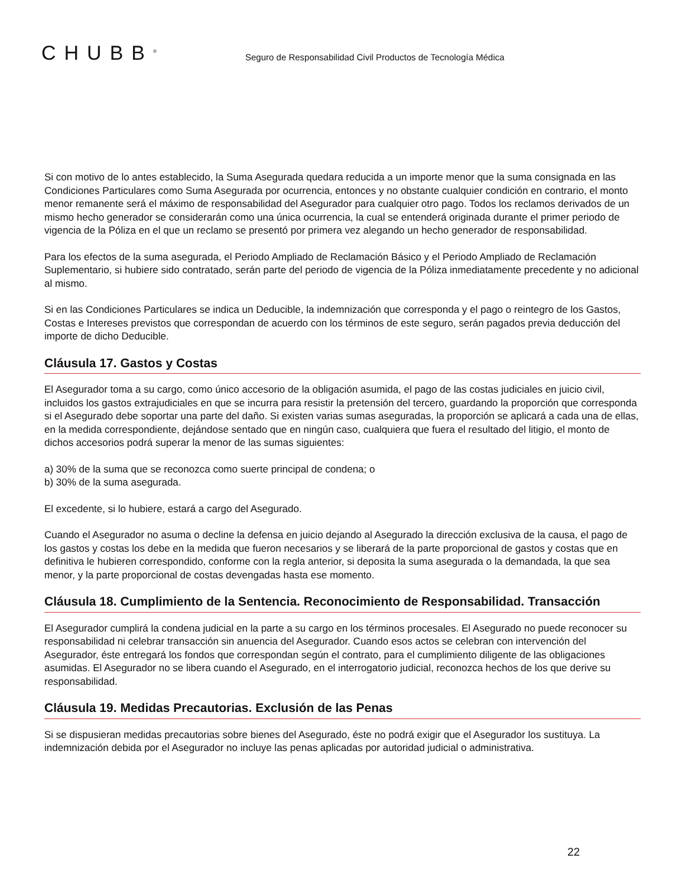CHUBB<sup>®</sup>
Seguro de Responsabilidad Civil Productos de Tecnología Médica
Si con motivo de lo antes establecido, la Suma Asegurada quedara reducida a un importe menor que la suma consignada en las Condiciones Particulares como Suma Asegurada por ocurrencia, entonces y no obstante cualquier condición en contrario, el monto menor remanente será el máximo de responsabilidad del Asegurador para cualquier otro pago. Todos los reclamos derivados de un mismo hecho generador se considerarán como una única ocurrencia, la cual se entenderá originada durante el primer periodo de vigencia de la Póliza en el que un reclamo se presentó por primera vez alegando un hecho generador de responsabilidad.
Para los efectos de la suma asegurada, el Periodo Ampliado de Reclamación Básico y el Periodo Ampliado de Reclamación Suplementario, si hubiere sido contratado, serán parte del periodo de vigencia de la Póliza inmediatamente precedente y no adicional al mismo.
Si en las Condiciones Particulares se indica un Deducible, la indemnización que corresponda y el pago o reintegro de los Gastos, Costas e Intereses previstos que correspondan de acuerdo con los términos de este seguro, serán pagados previa deducción del importe de dicho Deducible.
Cláusula 17. Gastos y Costas
El Asegurador toma a su cargo, como único accesorio de la obligación asumida, el pago de las costas judiciales en juicio civil, incluidos los gastos extrajudiciales en que se incurra para resistir la pretensión del tercero, guardando la proporción que corresponda si el Asegurado debe soportar una parte del daño. Si existen varias sumas aseguradas, la proporción se aplicará a cada una de ellas, en la medida correspondiente, dejándose sentado que en ningún caso, cualquiera que fuera el resultado del litigio, el monto de dichos accesorios podrá superar la menor de las sumas siguientes:
a) 30% de la suma que se reconozca como suerte principal de condena; o
b) 30% de la suma asegurada.
El excedente, si lo hubiere, estará a cargo del Asegurado.
Cuando el Asegurador no asuma o decline la defensa en juicio dejando al Asegurado la dirección exclusiva de la causa, el pago de los gastos y costas los debe en la medida que fueron necesarios y se liberará de la parte proporcional de gastos y costas que en definitiva le hubieren correspondido, conforme con la regla anterior, si deposita la suma asegurada o la demandada, la que sea menor, y la parte proporcional de costas devengadas hasta ese momento.
Cláusula 18. Cumplimiento de la Sentencia. Reconocimiento de Responsabilidad. Transacción
El Asegurador cumplirá la condena judicial en la parte a su cargo en los términos procesales. El Asegurado no puede reconocer su responsabilidad ni celebrar transacción sin anuencia del Asegurador. Cuando esos actos se celebran con intervención del Asegurador, éste entregará los fondos que correspondan según el contrato, para el cumplimiento diligente de las obligaciones asumidas. El Asegurador no se libera cuando el Asegurado, en el interrogatorio judicial, reconozca hechos de los que derive su responsabilidad.
Cláusula 19. Medidas Precautorias. Exclusión de las Penas
Si se dispusieran medidas precautorias sobre bienes del Asegurado, éste no podrá exigir que el Asegurador los sustituya. La indemnización debida por el Asegurador no incluye las penas aplicadas por autoridad judicial o administrativa.
22